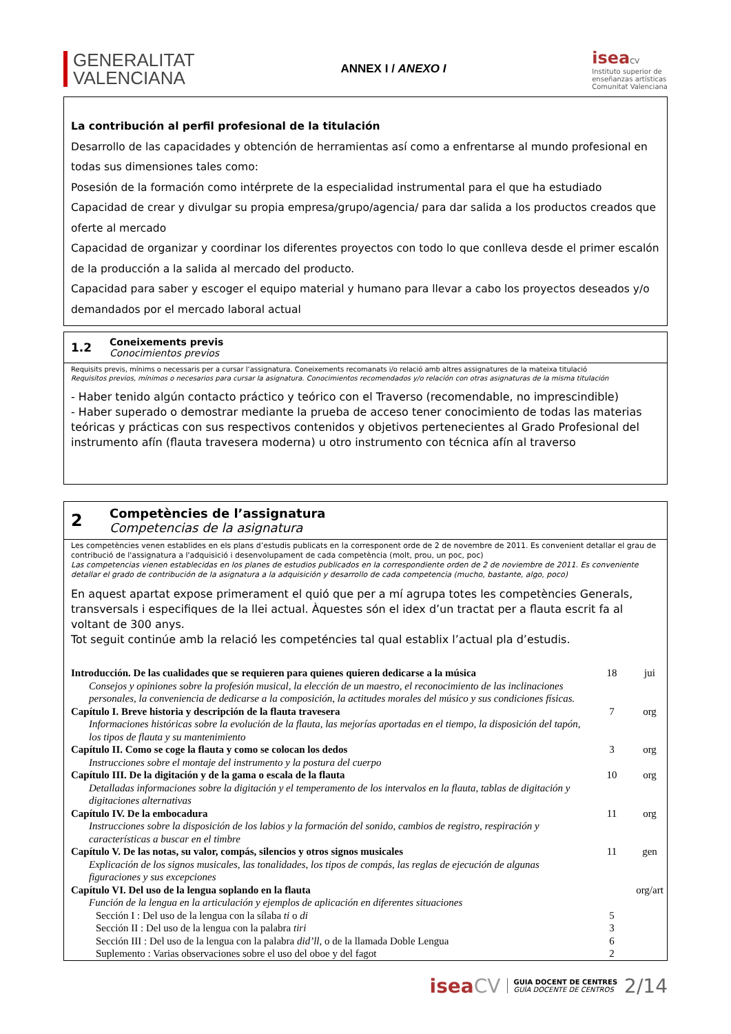GENERALITAT
VALENCIANA
ANNEX I / ANEXO I
isea CV
Instituto superior de
enseñanzas artísticas
Comunitat Valenciana
La contribución al perfil profesional de la titulación
Desarrollo de las capacidades y obtención de herramientas así como a enfrentarse al mundo profesional en todas sus dimensiones tales como:
Posesión de la formación como intérprete de la especialidad instrumental para el que ha estudiado
Capacidad de crear y divulgar su propia empresa/grupo/agencia/ para dar salida a los productos creados que oferte al mercado
Capacidad de organizar y coordinar los diferentes proyectos con todo lo que conlleva desde el primer escalón de la producción a la salida al mercado del producto.
Capacidad para saber y escoger el equipo material y humano para llevar a cabo los proyectos deseados y/o demandados por el mercado laboral actual
1.2
Coneixements previs
Conocimientos previos
Requisits previs, mínims o necessaris per a cursar l’assignatura. Coneixements recomanats i/o relació amb altres assignatures de la mateixa titulació
Requisitos previos, mínimos o necesarios para cursar la asignatura. Conocimientos recomendados y/o relación con otras asignaturas de la misma titulación
- Haber tenido algún contacto práctico y teórico con el Traverso (recomendable, no imprescindible)
- Haber superado o demostrar mediante la prueba de acceso tener conocimiento de todas las materias teóricas y prácticas con sus respectivos contenidos y objetivos pertenecientes al Grado Profesional del instrumento afín (flauta travesera moderna) u otro instrumento con técnica afín al traverso
2
Competències de l’assignatura
Competencias de la asignatura
Les competències venen establides en els plans d’estudis publicats en la corresponent orde de 2 de novembre de 2011. Es convenient detallar el grau de contribució de l'assignatura a l'adquisició i desenvolupament de cada competència (molt, prou, un poc, poc)
Las competencias vienen establecidas en los planes de estudios publicados en la correspondiente orden de 2 de noviembre de 2011. Es conveniente detallar el grado de contribución de la asignatura a la adquisición y desarrollo de cada competencia (mucho, bastante, algo, poco)
En aquest apartat expose primerament el quió que per a mí agrupa totes les competències Generals, transversals i especifiques de la llei actual. Àquestes són el idex d’un tractat per a flauta escrit fa al voltant de 300 anys.
Tot seguit continúe amb la relació les competéncies tal qual establix l’actual pla d’estudis.
| Introducción. De las cualidades que se requieren para quienes quieren dedicarse a la música | 18 | jui |
| Consejos y opiniones sobre la profesión musical, la elección de un maestro, el reconocimiento de las inclinaciones personales, la conveniencia de dedicarse a la composición, la actitudes morales del músico y sus condiciones físicas. | | |
| Capítulo I. Breve historia y descripción de la flauta travesera | 7 | org |
| Informaciones históricas sobre la evolución de la flauta, las mejorías aportadas en el tiempo, la disposición del tapón, los tipos de flauta y su mantenimiento | | |
| Capítulo II. Como se coge la flauta y como se colocan los dedos | 3 | org |
| Instrucciones sobre el montaje del instrumento y la postura del cuerpo | | |
| Capítulo III. De la digitación y de la gama o escala de la flauta | 10 | org |
| Detalladas informaciones sobre la digitación y el temperamento de los intervalos en la flauta, tablas de digitación y digitaciones alternativas | | |
| Capítulo IV. De la embocadura | 11 | org |
| Instrucciones sobre la disposición de los labios y la formación del sonido, cambios de registro, respiración y características a buscar en el timbre | | |
| Capítulo V. De las notas, su valor, compás, silencios y otros signos musicales | 11 | gen |
| Explicación de los signos musicales, las tonalidades, los tipos de compás, las reglas de ejecución de algunas figuraciones y sus excepciones | | |
| Capítulo VI. Del uso de la lengua soplando en la flauta | | org/art |
| Función de la lengua en la articulación y ejemplos de aplicación en diferentes situaciones | | |
| Sección I : Del uso de la lengua con la sílaba ti o di | 5 | |
| Sección II : Del uso de la lengua con la palabra tiri | 3 | |
| Sección III : Del uso de la lengua con la palabra did’ll , o de la llamada Doble Lengua | 6 | |
| Suplemento : Varias observaciones sobre el uso del oboe y del fagot | 2 | |
iseaCV GUIA DOCENT DE CENTRES
GUÍA DOCENTE DE CENTROS 2/14